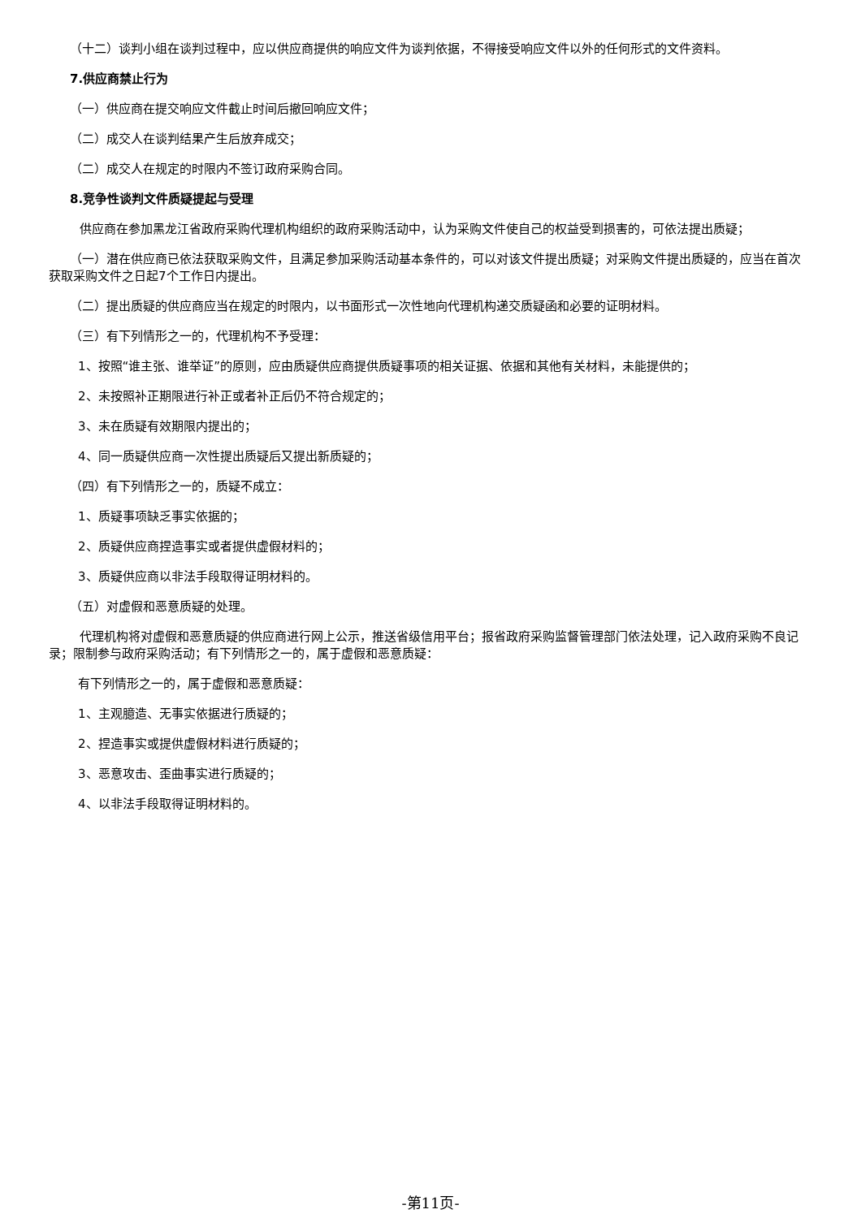（十二）谈判小组在谈判过程中，应以供应商提供的响应文件为谈判依据，不得接受响应文件以外的任何形式的文件资料。
7.供应商禁止行为
（一）供应商在提交响应文件截止时间后撤回响应文件；
（二）成交人在谈判结果产生后放弃成交；
（二）成交人在规定的时限内不签订政府采购合同。
8.竞争性谈判文件质疑提起与受理
供应商在参加黑龙江省政府采购代理机构组织的政府采购活动中，认为采购文件使自己的权益受到损害的，可依法提出质疑；
（一）潜在供应商已依法获取采购文件，且满足参加采购活动基本条件的，可以对该文件提出质疑；对采购文件提出质疑的，应当在首次获取采购文件之日起7个工作日内提出。
（二）提出质疑的供应商应当在规定的时限内，以书面形式一次性地向代理机构递交质疑函和必要的证明材料。
（三）有下列情形之一的，代理机构不予受理：
1、按照“谁主张、谁举证”的原则，应由质疑供应商提供质疑事项的相关证据、依据和其他有关材料，未能提供的；
2、未按照补正期限进行补正或者补正后仍不符合规定的；
3、未在质疑有效期限内提出的；
4、同一质疑供应商一次性提出质疑后又提出新质疑的；
（四）有下列情形之一的，质疑不成立：
1、质疑事项缺乏事实依据的；
2、质疑供应商捏造事实或者提供虚假材料的；
3、质疑供应商以非法手段取得证明材料的。
（五）对虚假和恶意质疑的处理。
代理机构将对虚假和恶意质疑的供应商进行网上公示，推送省级信用平台；报省政府采购监督管理部门依法处理，记入政府采购不良记录；限制参与政府采购活动；有下列情形之一的，属于虚假和恶意质疑：
有下列情形之一的，属于虚假和恶意质疑：
1、主观臆造、无事实依据进行质疑的；
2、捏造事实或提供虚假材料进行质疑的；
3、恶意攻击、歪曲事实进行质疑的；
4、以非法手段取得证明材料的。
-第11页-